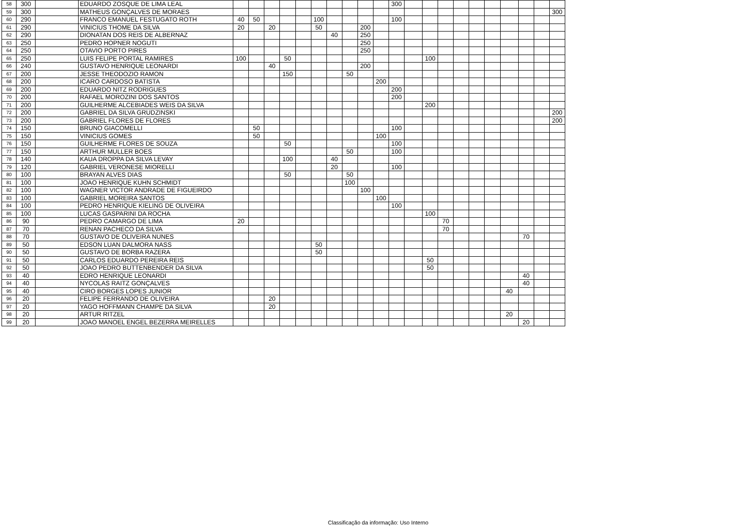| 58 | 300 | | EDUARDO ZOSQUE DE LIMA LEAL | | | | | | | | | | | 300 | | | | | | | | | | |
| 59 | 300 | | MATHEUS GONÇALVES DE MORAES | | | | | | | | | | | | | | | | | | | | | 300 |
| 60 | 290 | | FRANCO EMANUEL FESTUGATO ROTH | 40 | 50 | | | | 100 | | | | | 100 | | | | | | | | | | |
| 61 | 290 | | VINICIUS THOME DA SILVA | 20 | | 20 | | | 50 | | | 200 | | | | | | | | | | | | |
| 62 | 290 | | DIONATAN DOS REIS DE ALBERNAZ | | | | | | | 40 | | 250 | | | | | | | | | | | | |
| 63 | 250 | | PEDRO HOPNER NOGUTI | | | | | | | | | 250 | | | | | | | | | | | | |
| 64 | 250 | | OTAVIO PORTO PIRES | | | | | | | | | 250 | | | | | | | | | | | | |
| 65 | 250 | | LUIS FELIPE PORTAL RAMIRES | 100 | | | 50 | | | | | | | | | 100 | | | | | | | | |
| 66 | 240 | | GUSTAVO HENRIQUE LEONARDI | | | 40 | | | | | | 200 | | | | | | | | | | | | |
| 67 | 200 | | JESSE THEODOZIO RAMON | | | | 150 | | | | 50 | | | | | | | | | | | | | |
| 68 | 200 | | ICARO CARDOSO BATISTA | | | | | | | | | | 200 | | | | | | | | | | | |
| 69 | 200 | | EDUARDO NITZ RODRIGUES | | | | | | | | | | | 200 | | | | | | | | | | |
| 70 | 200 | | RAFAEL MOROZINI DOS SANTOS | | | | | | | | | | | 200 | | | | | | | | | | |
| 71 | 200 | | GUILHERME ALCEBIADES WEIS DA SILVA | | | | | | | | | | | | | 200 | | | | | | | | |
| 72 | 200 | | GABRIEL DA SILVA GRUDZINSKI | | | | | | | | | | | | | | | | | | | | | 200 |
| 73 | 200 | | GABRIEL FLORES DE FLORES | | | | | | | | | | | | | | | | | | | | | 200 |
| 74 | 150 | | BRUNO GIACOMELLI | | 50 | | | | | | | | | 100 | | | | | | | | | | |
| 75 | 150 | | VINICIUS GOMES | | 50 | | | | | | | | 100 | | | | | | | | | | | |
| 76 | 150 | | GUILHERME FLORES DE SOUZA | | | | 50 | | | | | | | 100 | | | | | | | | | | |
| 77 | 150 | | ARTHUR MULLER BOES | | | | | | | | 50 | | | 100 | | | | | | | | | | |
| 78 | 140 | | KAUA DROPPA DA SILVA LEVAY | | | | 100 | | | 40 | | | | | | | | | | | | | | |
| 79 | 120 | | GABRIEL VERONESE MIORELLI | | | | | | | 20 | | | | 100 | | | | | | | | | | |
| 80 | 100 | | BRAYAN ALVES DIAS | | | | 50 | | | | 50 | | | | | | | | | | | | | |
| 81 | 100 | | JOAO HENRIQUE KUHN SCHMIDT | | | | | | | | 100 | | | | | | | | | | | | | |
| 82 | 100 | | WAGNER VICTOR ANDRADE DE FIGUEIRDO | | | | | | | | | 100 | | | | | | | | | | | | |
| 83 | 100 | | GABRIEL MOREIRA SANTOS | | | | | | | | | | 100 | | | | | | | | | | | |
| 84 | 100 | | PEDRO HENRIQUE KIELING DE OLIVEIRA | | | | | | | | | | | 100 | | | | | | | | | | |
| 85 | 100 | | LUCAS GASPARINI DA ROCHA | | | | | | | | | | | | | 100 | | | | | | | | |
| 86 | 90 | | PEDRO CAMARGO DE LIMA | 20 | | | | | | | | | | | | | 70 | | | | | | | |
| 87 | 70 | | RENAN PACHECO DA SILVA | | | | | | | | | | | | | | 70 | | | | | | | |
| 88 | 70 | | GUSTAVO DE OLIVEIRA NUNES | | | | | | | | | | | | | | | | | | | 70 | | |
| 89 | 50 | | EDSON LUAN DALMORA NASS | | | | | | 50 | | | | | | | | | | | | | | | |
| 90 | 50 | | GUSTAVO DE BORBA RAZERA | | | | | | 50 | | | | | | | | | | | | | | | |
| 91 | 50 | | CARLOS EDUARDO PEREIRA REIS | | | | | | | | | | | | | 50 | | | | | | | | |
| 92 | 50 | | JOAO PEDRO BUTTENBENDER DA SILVA | | | | | | | | | | | | | 50 | | | | | | | | |
| 93 | 40 | | EDRO HENRIQUE LEONARDI | | | | | | | | | | | | | | | | | | | 40 | | |
| 94 | 40 | | NYCOLAS RAITZ GONÇALVES | | | | | | | | | | | | | | | | | | | 40 | | |
| 95 | 40 | | CIRO BORGES LOPES JUNIOR | | | | | | | | | | | | | | | | | | 40 | | | |
| 96 | 20 | | FELIPE FERRANDO DE OLIVEIRA | | | 20 | | | | | | | | | | | | | | | | | | |
| 97 | 20 | | YAGO HOFFMANN CHAMPE DA SILVA | | | 20 | | | | | | | | | | | | | | | | | | |
| 98 | 20 | | ARTUR RITZEL | | | | | | | | | | | | | | | | | | 20 | | | |
| 99 | 20 | | JOAO MANOEL ENGEL BEZERRA MEIRELLES | | | | | | | | | | | | | | | | | | | 20 | | |
Classificação da informação: Uso Interno